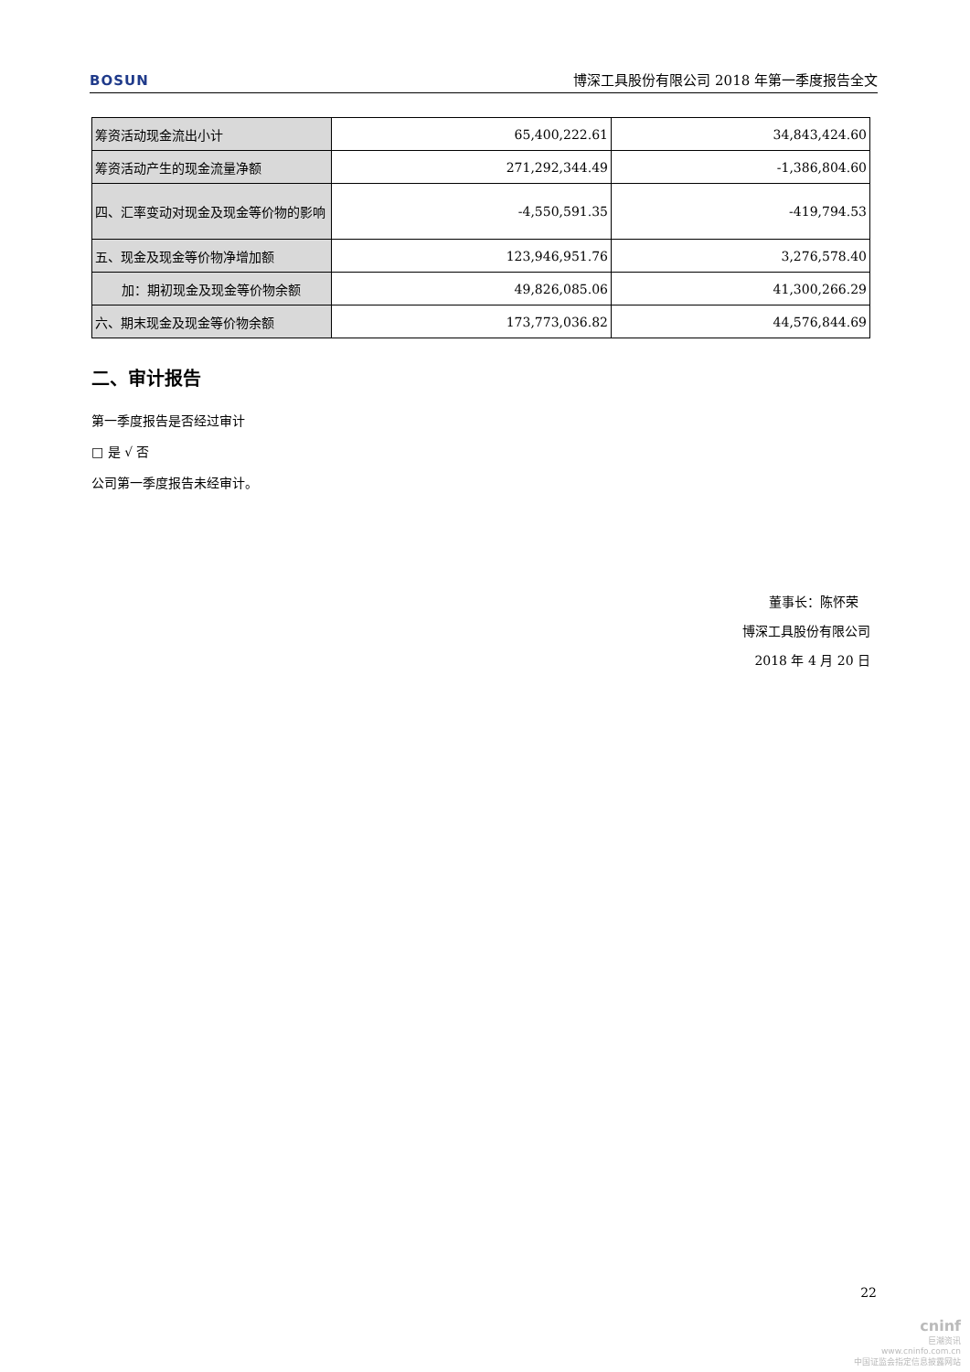BOSUN 博深工具股份有限公司 2018 年第一季度报告全文
| 筹资活动现金流出小计 | 65,400,222.61 | 34,843,424.60 |
| 筹资活动产生的现金流量净额 | 271,292,344.49 | -1,386,804.60 |
| 四、汇率变动对现金及现金等价物的影响 | -4,550,591.35 | -419,794.53 |
| 五、现金及现金等价物净增加额 | 123,946,951.76 | 3,276,578.40 |
| 加：期初现金及现金等价物余额 | 49,826,085.06 | 41,300,266.29 |
| 六、期末现金及现金等价物余额 | 173,773,036.82 | 44,576,844.69 |
二、审计报告
第一季度报告是否经过审计
□ 是 √ 否
公司第一季度报告未经审计。
董事长：陈怀荣
博深工具股份有限公司
2018 年 4 月 20 日
22
cninf
巨潮资讯
www.cninfo.com.cn
中国证监会指定信息披露网站